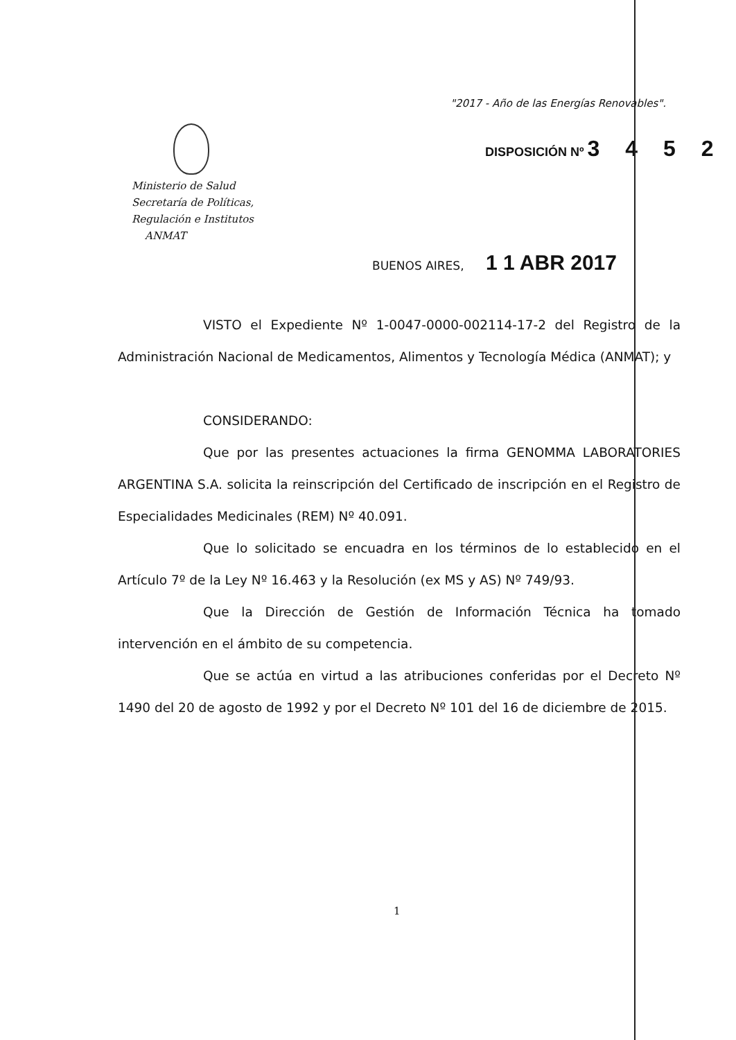"2017 - Año de las Energías Renovables".
Ministerio de Salud
Secretaría de Políticas,
Regulación e Institutos
ANMAT
DISPOSICIÓN Nº 3 4 5 2
BUENOS AIRES, 1 1 ABR 2017
VISTO el Expediente Nº 1-0047-0000-002114-17-2 del Registro de la Administración Nacional de Medicamentos, Alimentos y Tecnología Médica (ANMAT); y
CONSIDERANDO:
Que por las presentes actuaciones la firma GENOMMA LABORATORIES ARGENTINA S.A. solicita la reinscripción del Certificado de inscripción en el Registro de Especialidades Medicinales (REM) Nº 40.091.
Que lo solicitado se encuadra en los términos de lo establecido en el Artículo 7º de la Ley Nº 16.463 y la Resolución (ex MS y AS) Nº 749/93.
Que la Dirección de Gestión de Información Técnica ha tomado intervención en el ámbito de su competencia.
Que se actúa en virtud a las atribuciones conferidas por el Decreto Nº 1490 del 20 de agosto de 1992 y por el Decreto Nº 101 del 16 de diciembre de 2015.
1